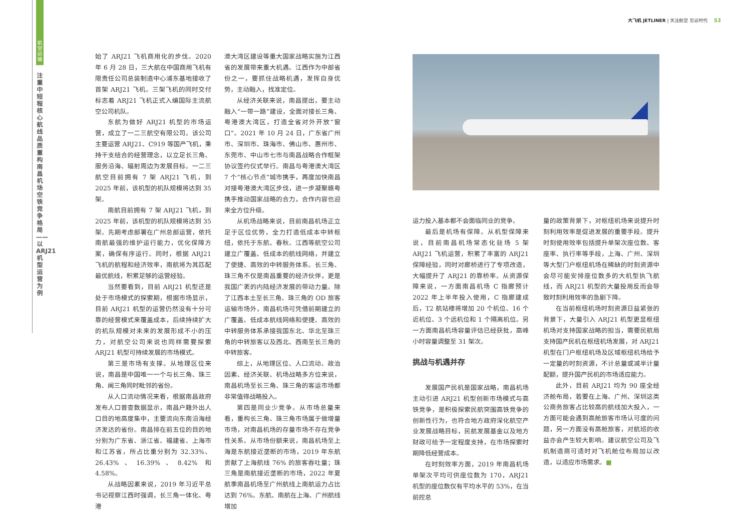航空运输
注重中短程核心航线品质 重构南昌机场空铁竞争格局——以ARJ21机型运营为例
大飞机 JETLINER | 关注航空 见证时代 53
始了 ARJ21 飞机商用化的步伐。2020 年 6 月 28 日，三大航在中国商用飞机有限责任公司总装制造中心浦东基地接收了首架 ARJ21 飞机。三架飞机的同时交付标志着 ARJ21 飞机正式入编国际主流航空公司机队。
东航为做好 ARJ21 机型的市场运营，成立了一二三航空有限公司。该公司主要运营 ARJ21、C919 等国产飞机，秉持干支结合的经营理念，以立足长三角、服务沿海、辐射周边为发展目标。一二三航空目前拥有 7 架 ARJ21 飞机，到 2025 年前，该机型的机队规模将达到 35 架。
南航目前拥有 7 架 ARJ21 飞机，到 2025 年前，该机型的机队规模将达到 35 架。先期考虑部署在广州总部运营，依托南航最强的维护运行能力，优化保障方案，确保有序运行。同时，根据 ARJ21 飞机的航程和经济效率，南航将为其匹配最优航线，积累足够的运营经验。
当然要看到，目前 ARJ21 机型还是处于市场模式的探索期，根据市场显示，目前 ARJ21 机型的运营仍然没有十分可靠的经营模式来覆盖成本，后续持续扩大的机队规模对未来的发展形成不小的压力，对航空公司来说也同样需要探索 ARJ21 机型可持续发展的市场模式。
第三是市场有支撑。从地理区位来说，南昌是中国唯一一个与长三角、珠三角、闽三角同时毗邻的省份。
从人口流动情况来看，根据南昌政府发布人口普查数据显示，南昌户籍外出人口目的地高度集中，主要流向东南沿海经济发达的省份。南昌排在前五位的目的地分别为广东省、浙江省、福建省、上海市和江苏省，所占比重分别为 32.33%、26.43%、16.39%、8.42% 和 4.58%。
从战略因素来说，2019 年习近平总书记视察江西时强调，长三角一体化、粤港
澳大湾区建设等重大国家战略实施为江西省的发展带来重大机遇。江西作为中部省份之一，要抓住战略机遇，发挥自身优势，主动融入，找准定位。
从经济关联来说，南昌提出，要主动融入“一带一路”建设，全面对接长三角、粤港澳大湾区，打造全省对外开放“窗口”。2021 年 10 月 24 日，广东省广州市、深圳市、珠海市、佛山市、惠州市、东莞市、中山市七市与南昌战略合作框架协议签约仪式举行。南昌与粤港澳大湾区 7 个“核心节点”城市携手，再度加快南昌对接粤港澳大湾区步伐，进一步凝聚赣粤携手推动国家战略的合力，合作内容也迎来全方位升级。
从机场战略来说，目前南昌机场正立足于区位优势，全力打造低成本中转枢纽，依托于东航、春秋、江西等航空公司建立广覆盖、低成本的航线网络，并建立了便捷、高效的中转服务体系。长三角、珠三角不仅是南昌重要的经济伙伴，更是我国广袤的内陆经济发展的带动力量。除了江西本土至长三角、珠三角的 OD 旅客运输市场外，南昌机场可凭借前期建立的广覆盖、低成本航线网络和便捷、高效的中转服务体系承接我国东北、华北至珠三角的中转旅客以及西北、西南至长三角的中转旅客。
综上，从地理区位、人口流动、政治因素、经济关联、机场战略多方位来说，南昌机场至长三角、珠三角的客运市场都非常值得战略投入。
第四是同业少竞争。从市场总量来看，重构长三角、珠三角市场属于做增量市场，对南昌机场的存量市场不存在竞争性关系。从市场份额来说，南昌机场至上海是东航接近垄断的市场，2019 年东航贡献了上海航线 76% 的旅客吞吐量；珠三角是南航接近垄断的市场，2022 年夏航季南昌机场至广州航线上南航运力占比达到 76%。东航、南航在上海、广州航线增加
运力投入基本都不会面临同业的竞争。
最后是机场有保障。从机型保障来说，目前南昌机场常态化驻场 5 架 ARJ21 飞机运营，积累了丰富的 ARJ21 保障经验，同时对廊桥进行了专项改造，大幅提升了 ARJ21 的靠桥率。从资源保障来说，一方面南昌机场 C 指廊预计 2022 年上半年投入使用，C 指廊建成后，T2 航站楼将增加 20 个机位、16 个近机位、3 个远机位和 1 个隔离机位。另一方面南昌机场容量评估已经获批，高峰小时容量调整至 31 架次。
挑战与机遇并存
发展国产民机是国家战略，南昌机场主动引进 ARJ21 机型创新市场模式与高铁竞争，是积极探索民航突围高铁竞争的创新性行为，也符合地方政府深化航空产业发展战略目标，民航发展基金以及地方财政可给予一定程度支持，在市场探索时期降低经营成本。
在时刻效率方面，2019 年南昌机场单架次平均可供座位数为 170，ARJ21 机型的座位数仅有平均水平的 53%，在当前控总
量的政策背景下，对枢纽机场来说提升时刻利用效率是促进发展的重要手段。提升时刻使用效率包括提升单架次座位数、客座率、执行率等手段，上海、广州、深圳等大型门户枢纽机场在稀缺的时刻资源中会尽可能安排座位数多的大机型执飞航线，而 ARJ21 机型的大量投用反而会导致时刻利用效率的急剧下降。
在当前枢纽机场时刻资源日益紧张的背景下，大量引入 ARJ21 机型更显枢纽机场对支持国家战略的担当，需要民航局支持国产民机在枢纽机场发展，对 ARJ21 机型在门户枢纽机场及区域枢纽机场给予一定量的时刻资源，不计总量或减半计量配额，提升国产民机的市场适应能力。
此外，目前 ARJ21 均为 90 座全经济舱布局，若要在上海、广州、深圳这类公商务旅客占比较高的航线加大投入，一方面可能会遇到高舱旅客市场认可度的问题，另一方面没有高舱旅客，对航班的收益亦会产生较大影响。建议航空公司及飞机制造商可适时对飞机舱位布局加以改造，以适应市场需求。■